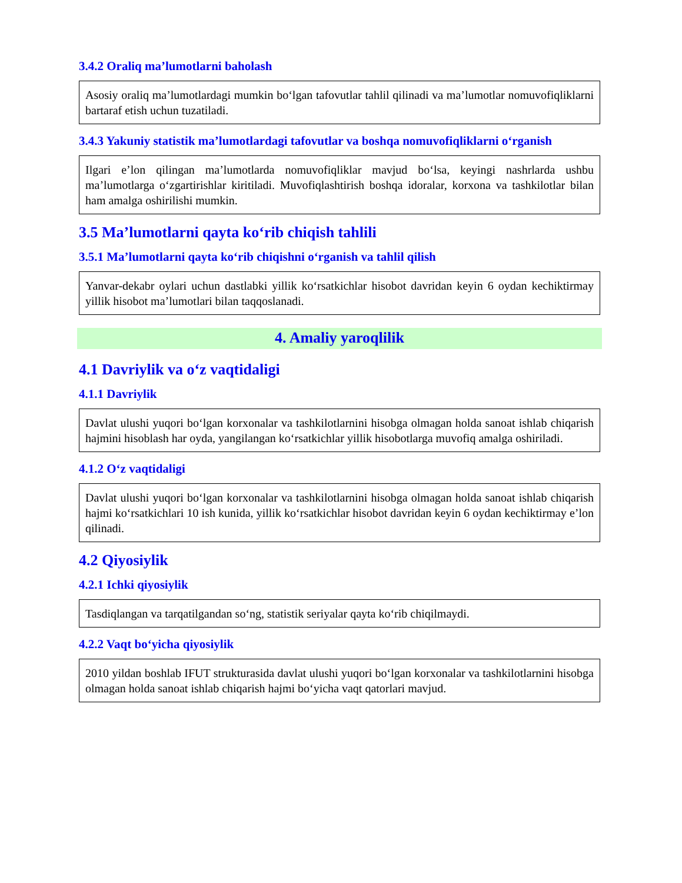3.4.2 Oraliq ma’lumotlarni baholash
Asosiy oraliq ma’lumotlardagi mumkin bo‘lgan tafovutlar tahlil qilinadi va ma’lumotlar nomuvofiqliklarni bartaraf etish uchun tuzatiladi.
3.4.3 Yakuniy statistik ma’lumotlardagi tafovutlar va boshqa nomuvofiqliklarni o‘rganish
Ilgari e’lon qilingan ma’lumotlarda nomuvofiqliklar mavjud bo‘lsa, keyingi nashrlarda ushbu ma’lumotlarga o‘zgartirishlar kiritiladi. Muvofiqlashtirish boshqa idoralar, korxona va tashkilotlar bilan ham amalga oshirilishi mumkin.
3.5 Ma’lumotlarni qayta ko‘rib chiqish tahlili
3.5.1 Ma’lumotlarni qayta ko‘rib chiqishni o‘rganish va tahlil qilish
Yanvar-dekabr oylari uchun dastlabki yillik ko‘rsatkichlar hisobot davridan keyin 6 oydan kechiktirmay yillik hisobot ma’lumotlari bilan taqqoslanadi.
4. Amaliy yaroqlilik
4.1 Davriylik va o‘z vaqtidaligi
4.1.1 Davriylik
Davlat ulushi yuqori bo‘lgan korxonalar va tashkilotlarnini hisobga olmagan holda sanoat ishlab chiqarish hajmini hisoblash har oyda, yangilangan ko‘rsatkichlar yillik hisobotlarga muvofiq amalga oshiriladi.
4.1.2 O‘z vaqtidaligi
Davlat ulushi yuqori bo‘lgan korxonalar va tashkilotlarnini hisobga olmagan holda sanoat ishlab chiqarish hajmi ko‘rsatkichlari 10 ish kunida, yillik ko‘rsatkichlar hisobot davridan keyin 6 oydan kechiktirmay e’lon qilinadi.
4.2 Qiyosiylik
4.2.1 Ichki qiyosiylik
Tasdiqlangan va tarqatilgandan so‘ng, statistik seriyalar qayta ko‘rib chiqilmaydi.
4.2.2 Vaqt bo‘yicha qiyosiylik
2010 yildan boshlab IFUT strukturasida davlat ulushi yuqori bo‘lgan korxonalar va tashkilotlarnini hisobga olmagan holda sanoat ishlab chiqarish hajmi bo‘yicha vaqt qatorlari mavjud.